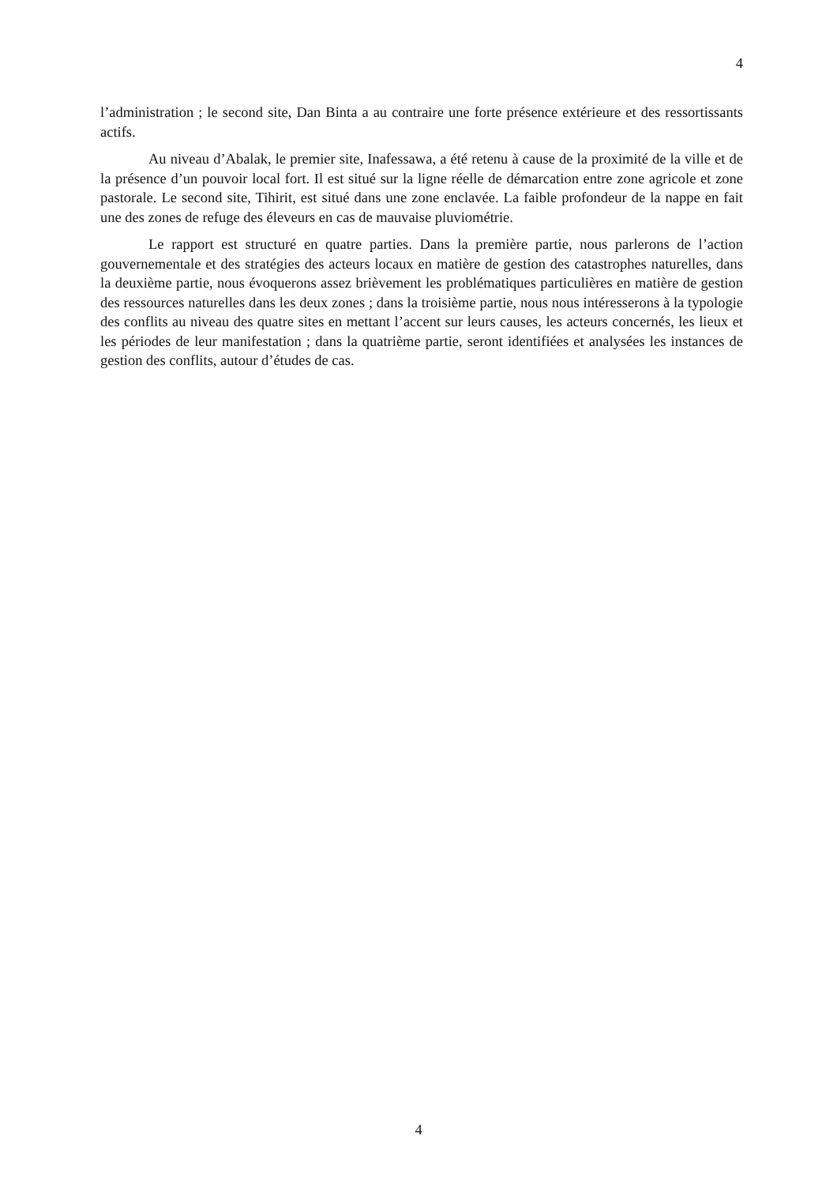4
l’administration ; le second site, Dan Binta a au contraire une forte présence extérieure et des ressortissants actifs.
Au niveau d’Abalak, le premier site, Inafessawa, a été retenu à cause de la proximité de la ville et de la présence d’un pouvoir local fort. Il est situé sur la ligne réelle de démarcation entre zone agricole et zone pastorale. Le second site, Tihirit, est situé dans une zone enclavée. La faible profondeur de la nappe en fait une des zones de refuge des éleveurs en cas de mauvaise pluviométrie.
Le rapport est structuré en quatre parties. Dans la première partie, nous parlerons de l’action gouvernementale et des stratégies des acteurs locaux en matière de gestion des catastrophes naturelles, dans la deuxième partie, nous évoquerons assez brièvement les problématiques particulières en matière de gestion des ressources naturelles dans les deux zones ; dans la troisième partie, nous nous intéresserons à la typologie des conflits au niveau des quatre sites en mettant l’accent sur leurs causes, les acteurs concernés, les lieux et les périodes de leur manifestation ; dans la quatrième partie, seront identifiées et analysées les instances de gestion des conflits, autour d’études de cas.
4